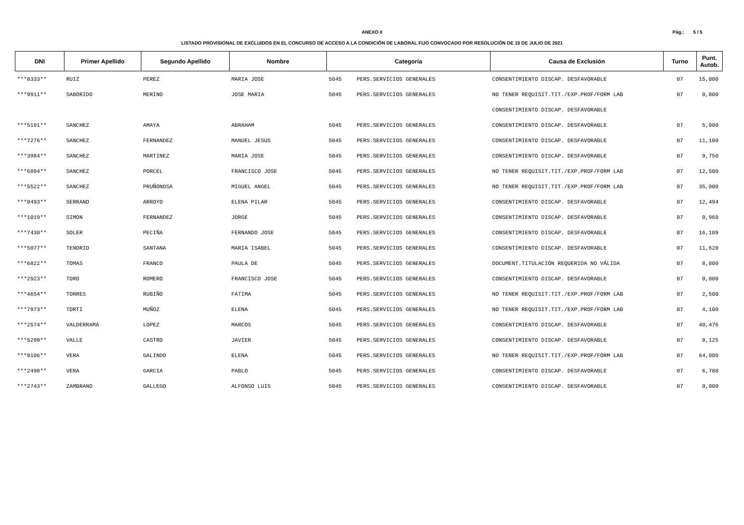Pág.: 5 / 5
ANEXO II
LISTADO PROVISIONAL DE EXCLUIDOS EN EL CONCURSO DE ACCESO A LA CONDICIÓN DE LABORAL FIJO CONVOCADO POR RESOLUCIÓN DE 15 DE JULIO DE 2021
| DNI | Primer Apellido | Segundo Apellido | Nombre | Categoría | | Causa de Exclusión | Turno | Punt. Autob. |
| --- | --- | --- | --- | --- | --- | --- | --- | --- |
| ***8333** | RUIZ | PEREZ | MARIA JOSE | 5045 | PERS.SERVICIOS GENERALES | CONSENTIMIENTO DISCAP. DESFAVORABLE | 07 | 15,000 |
| ***9911** | SABORIDO | MERINO | JOSE MARIA | 5045 | PERS.SERVICIOS GENERALES | NO TENER REQUISIT.TIT./EXP.PROF/FORM LAB | 07 | 0,000 |
| | | | | | | CONSENTIMIENTO DISCAP. DESFAVORABLE | | |
| ***5191** | SANCHEZ | AMAYA | ABRAHAM | 5045 | PERS.SERVICIOS GENERALES | CONSENTIMIENTO DISCAP. DESFAVORABLE | 07 | 5,000 |
| ***7276** | SANCHEZ | FERNANDEZ | MANUEL JESUS | 5045 | PERS.SERVICIOS GENERALES | CONSENTIMIENTO DISCAP. DESFAVORABLE | 07 | 11,100 |
| ***3984** | SANCHEZ | MARTINEZ | MARIA JOSE | 5045 | PERS.SERVICIOS GENERALES | CONSENTIMIENTO DISCAP. DESFAVORABLE | 07 | 9,750 |
| ***6894** | SANCHEZ | PORCEL | FRANCISCO JOSE | 5045 | PERS.SERVICIOS GENERALES | NO TENER REQUISIT.TIT./EXP.PROF/FORM LAB | 07 | 12,500 |
| ***5522** | SANCHEZ | PRUÑONOSA | MIGUEL ANGEL | 5045 | PERS.SERVICIOS GENERALES | NO TENER REQUISIT.TIT./EXP.PROF/FORM LAB | 07 | 35,000 |
| ***0493** | SERRANO | ARROYO | ELENA PILAR | 5045 | PERS.SERVICIOS GENERALES | CONSENTIMIENTO DISCAP. DESFAVORABLE | 07 | 12,494 |
| ***1019** | SIMON | FERNANDEZ | JORGE | 5045 | PERS.SERVICIOS GENERALES | CONSENTIMIENTO DISCAP. DESFAVORABLE | 07 | 0,960 |
| ***7430** | SOLER | PECIÑA | FERNANDO JOSE | 5045 | PERS.SERVICIOS GENERALES | CONSENTIMIENTO DISCAP. DESFAVORABLE | 07 | 16,109 |
| ***5077** | TENORIO | SANTANA | MARIA ISABEL | 5045 | PERS.SERVICIOS GENERALES | CONSENTIMIENTO DISCAP. DESFAVORABLE | 07 | 11,620 |
| ***6822** | TOMAS | FRANCO | PAULA DE | 5045 | PERS.SERVICIOS GENERALES | DOCUMENT.TITULACIÓN REQUERIDA NO VÁLIDA | 07 | 8,000 |
| ***2923** | TORO | ROMERO | FRANCISCO JOSE | 5045 | PERS.SERVICIOS GENERALES | CONSENTIMIENTO DISCAP. DESFAVORABLE | 07 | 0,000 |
| ***4654** | TORRES | RUBIÑO | FATIMA | 5045 | PERS.SERVICIOS GENERALES | NO TENER REQUISIT.TIT./EXP.PROF/FORM LAB | 07 | 2,500 |
| ***7973** | TORTI | MUÑOZ | ELENA | 5045 | PERS.SERVICIOS GENERALES | NO TENER REQUISIT.TIT./EXP.PROF/FORM LAB | 07 | 4,100 |
| ***2574** | VALDERRAMA | LOPEZ | MARCOS | 5045 | PERS.SERVICIOS GENERALES | CONSENTIMIENTO DISCAP. DESFAVORABLE | 07 | 40,476 |
| ***5299** | VALLE | CASTRO | JAVIER | 5045 | PERS.SERVICIOS GENERALES | CONSENTIMIENTO DISCAP. DESFAVORABLE | 07 | 8,125 |
| ***9106** | VERA | GALINDO | ELENA | 5045 | PERS.SERVICIOS GENERALES | NO TENER REQUISIT.TIT./EXP.PROF/FORM LAB | 07 | 64,000 |
| ***2498** | VERA | GARCIA | PABLO | 5045 | PERS.SERVICIOS GENERALES | CONSENTIMIENTO DISCAP. DESFAVORABLE | 07 | 6,780 |
| ***2743** | ZAMBRANO | GALLEGO | ALFONSO LUIS | 5045 | PERS.SERVICIOS GENERALES | CONSENTIMIENTO DISCAP. DESFAVORABLE | 07 | 0,000 |